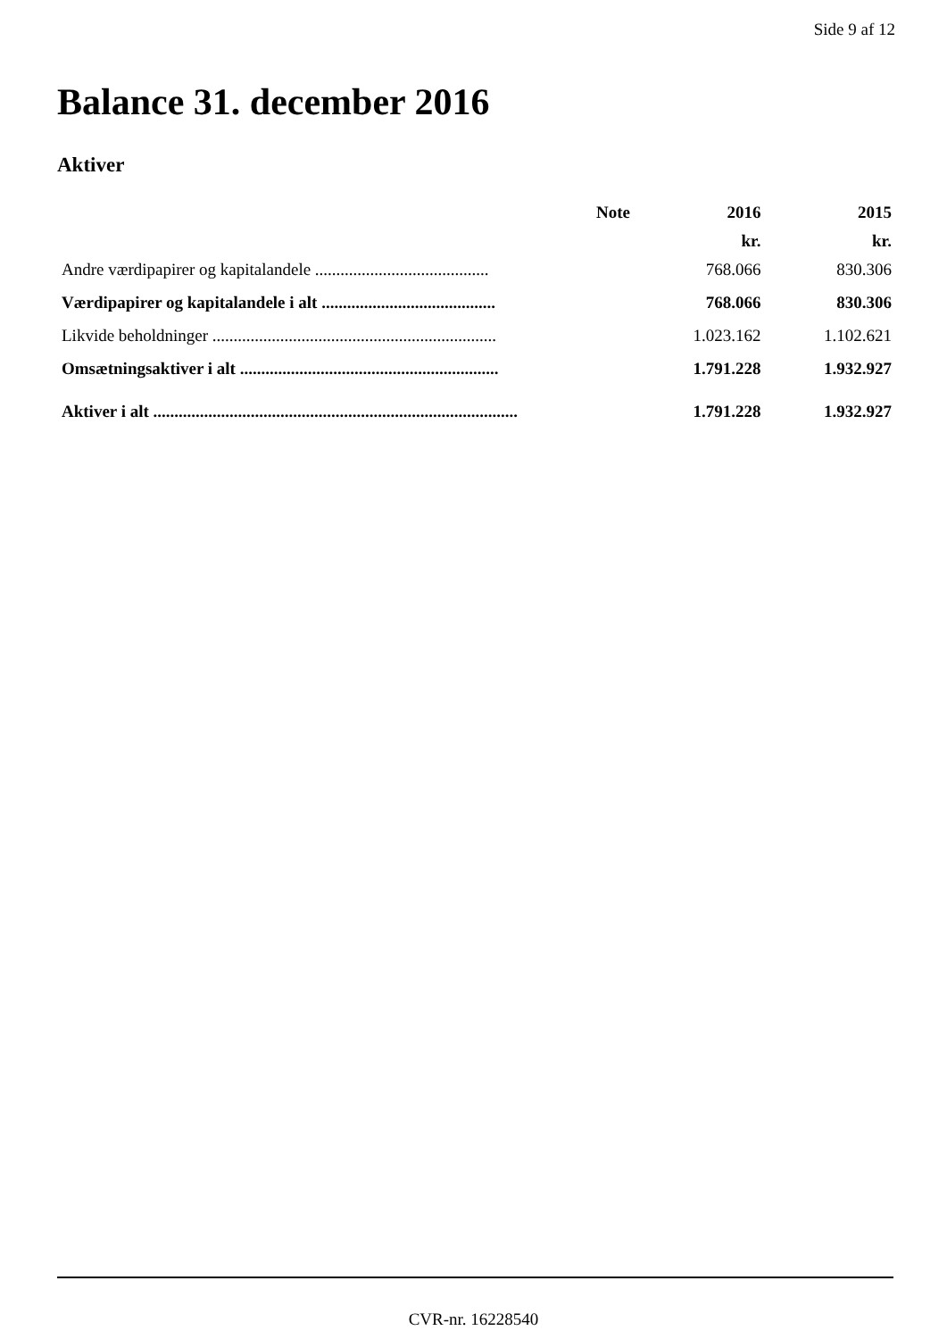Side 9 af 12
Balance 31. december 2016
Aktiver
| | Note | 2016 | 2015 |
| --- | --- | --- | --- |
| | | kr. | kr. |
| Andre værdipapirer og kapitalandele ......................................... | | 768.066 | 830.306 |
| Værdipapirer og kapitalandele i alt ......................................... | | 768.066 | 830.306 |
| Likvide beholdninger ................................................................... | | 1.023.162 | 1.102.621 |
| Omsætningsaktiver i alt ............................................................. | | 1.791.228 | 1.932.927 |
| Aktiver i alt ...................................................................................... | | 1.791.228 | 1.932.927 |
CVR-nr. 16228540